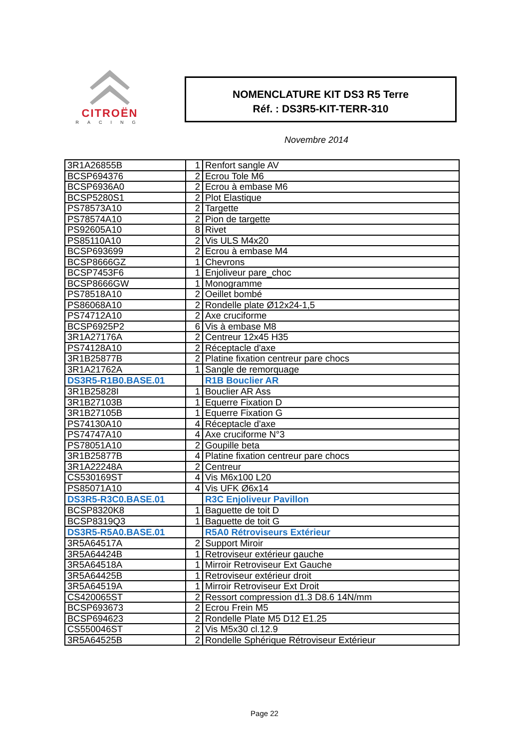CITROËN
RACING
NOMENCLATURE KIT DS3 R5 Terre
Réf. : DS3R5-KIT-TERR-310
Novembre 2014
| 3R1A26855B | 1 | Renfort sangle AV |
| BCSP694376 | 2 | Ecrou Tole M6 |
| BCSP6936A0 | 2 | Ecrou à embase M6 |
| BCSP5280S1 | 2 | Plot Elastique |
| PS78573A10 | 2 | Targette |
| PS78574A10 | 2 | Pion de targette |
| PS92605A10 | 8 | Rivet |
| PS85110A10 | 2 | Vis ULS M4x20 |
| BCSP693699 | 2 | Ecrou à embase M4 |
| BCSP8666GZ | 1 | Chevrons |
| BCSP7453F6 | 1 | Enjoliveur pare_choc |
| BCSP8666GW | 1 | Monogramme |
| PS78518A10 | 2 | Oeillet bombé |
| PS86068A10 | 2 | Rondelle plate Ø12x24-1,5 |
| PS74712A10 | 2 | Axe cruciforme |
| BCSP6925P2 | 6 | Vis à embase M8 |
| 3R1A27176A | 2 | Centreur 12x45 H35 |
| PS74128A10 | 2 | Réceptacle d'axe |
| 3R1B25877B | 2 | Platine fixation centreur pare chocs |
| 3R1A21762A | 1 | Sangle de remorquage |
| DS3R5-R1B0.BASE.01 | | R1B Bouclier AR |
| 3R1B25828I | 1 | Bouclier AR Ass |
| 3R1B27103B | 1 | Equerre Fixation D |
| 3R1B27105B | 1 | Equerre Fixation G |
| PS74130A10 | 4 | Réceptacle d'axe |
| PS74747A10 | 4 | Axe cruciforme N°3 |
| PS78051A10 | 2 | Goupille beta |
| 3R1B25877B | 4 | Platine fixation centreur pare chocs |
| 3R1A22248A | 2 | Centreur |
| CS530169ST | 4 | Vis M6x100 L20 |
| PS85071A10 | 4 | Vis UFK Ø6x14 |
| DS3R5-R3C0.BASE.01 | | R3C Enjoliveur Pavillon |
| BCSP8320K8 | 1 | Baguette de toit D |
| BCSP8319Q3 | 1 | Baguette de toit G |
| DS3R5-R5A0.BASE.01 | | R5A0 Rétroviseurs Extérieur |
| 3R5A64517A | 2 | Support Miroir |
| 3R5A64424B | 1 | Retroviseur extérieur gauche |
| 3R5A64518A | 1 | Mirroir Retroviseur Ext Gauche |
| 3R5A64425B | 1 | Retroviseur extérieur droit |
| 3R5A64519A | 1 | Mirroir Retroviseur Ext Droit |
| CS420065ST | 2 | Ressort compression d1.3 D8.6 14N/mm |
| BCSP693673 | 2 | Ecrou Frein M5 |
| BCSP694623 | 2 | Rondelle Plate M5 D12 E1.25 |
| CS550046ST | 2 | Vis M5x30 cl.12.9 |
| 3R5A64525B | 2 | Rondelle Sphérique Rétroviseur Extérieur |
Page 22